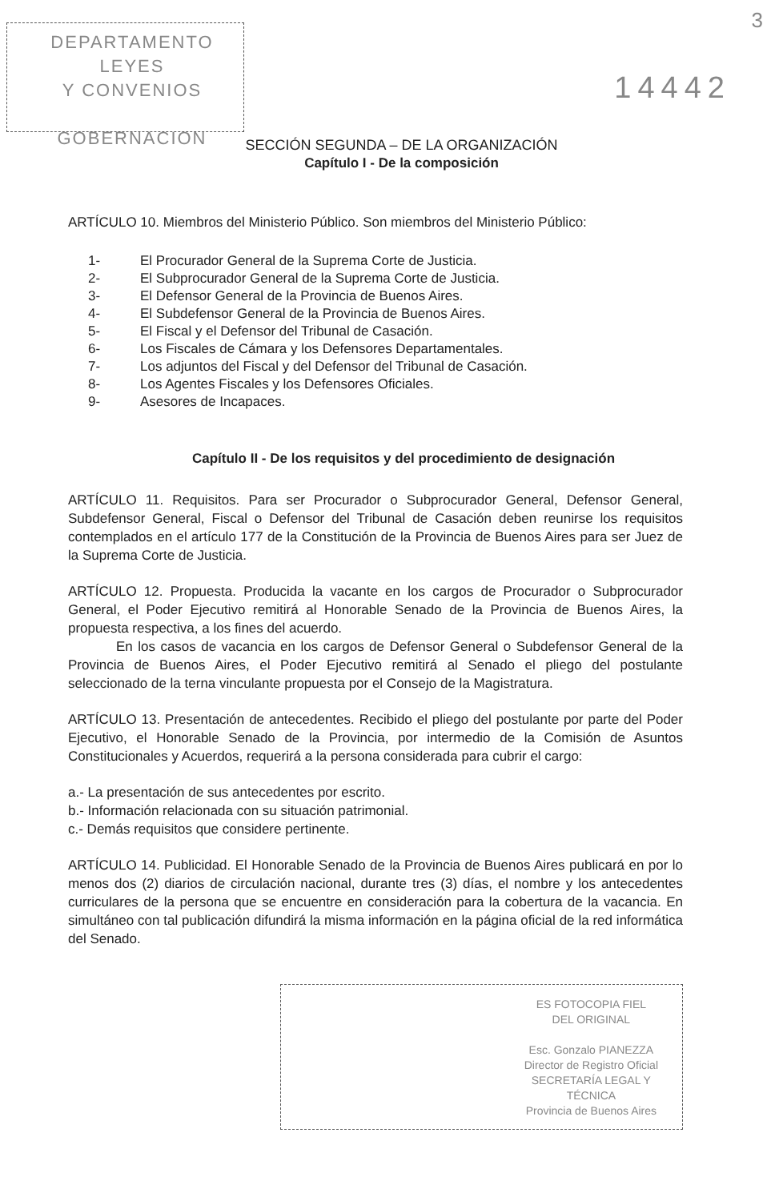DEPARTAMENTO LEYES
Y CONVENIOS
GOBERNACION
14442
3
SECCIÓN SEGUNDA – DE LA ORGANIZACIÓN
Capítulo I - De la composición
ARTÍCULO 10. Miembros del Ministerio Público. Son miembros del Ministerio Público:
1- El Procurador General de la Suprema Corte de Justicia.
2- El Subprocurador General de la Suprema Corte de Justicia.
3- El Defensor General de la Provincia de Buenos Aires.
4- El Subdefensor General de la Provincia de Buenos Aires.
5- El Fiscal y el Defensor del Tribunal de Casación.
6- Los Fiscales de Cámara y los Defensores Departamentales.
7- Los adjuntos del Fiscal y del Defensor del Tribunal de Casación.
8- Los Agentes Fiscales y los Defensores Oficiales.
9- Asesores de Incapaces.
Capítulo II - De los requisitos y del procedimiento de designación
ARTÍCULO 11. Requisitos. Para ser Procurador o Subprocurador General, Defensor General, Subdefensor General, Fiscal o Defensor del Tribunal de Casación deben reunirse los requisitos contemplados en el artículo 177 de la Constitución de la Provincia de Buenos Aires para ser Juez de la Suprema Corte de Justicia.
ARTÍCULO 12. Propuesta. Producida la vacante en los cargos de Procurador o Subprocurador General, el Poder Ejecutivo remitirá al Honorable Senado de la Provincia de Buenos Aires, la propuesta respectiva, a los fines del acuerdo.
En los casos de vacancia en los cargos de Defensor General o Subdefensor General de la Provincia de Buenos Aires, el Poder Ejecutivo remitirá al Senado el pliego del postulante seleccionado de la terna vinculante propuesta por el Consejo de la Magistratura.
ARTÍCULO 13. Presentación de antecedentes. Recibido el pliego del postulante por parte del Poder Ejecutivo, el Honorable Senado de la Provincia, por intermedio de la Comisión de Asuntos Constitucionales y Acuerdos, requerirá a la persona considerada para cubrir el cargo:
a.- La presentación de sus antecedentes por escrito.
b.- Información relacionada con su situación patrimonial.
c.- Demás requisitos que considere pertinente.
ARTÍCULO 14. Publicidad. El Honorable Senado de la Provincia de Buenos Aires publicará en por lo menos dos (2) diarios de circulación nacional, durante tres (3) días, el nombre y los antecedentes curriculares de la persona que se encuentre en consideración para la cobertura de la vacancia. En simultáneo con tal publicación difundirá la misma información en la página oficial de la red informática del Senado.
ES FOTOCOPIA FIEL
DEL ORIGINAL
Esc. Gonzalo PIANEZZA
Director de Registro Oficial
SECRETARÍA LEGAL Y
TÉCNICA
Provincia de Buenos Aires